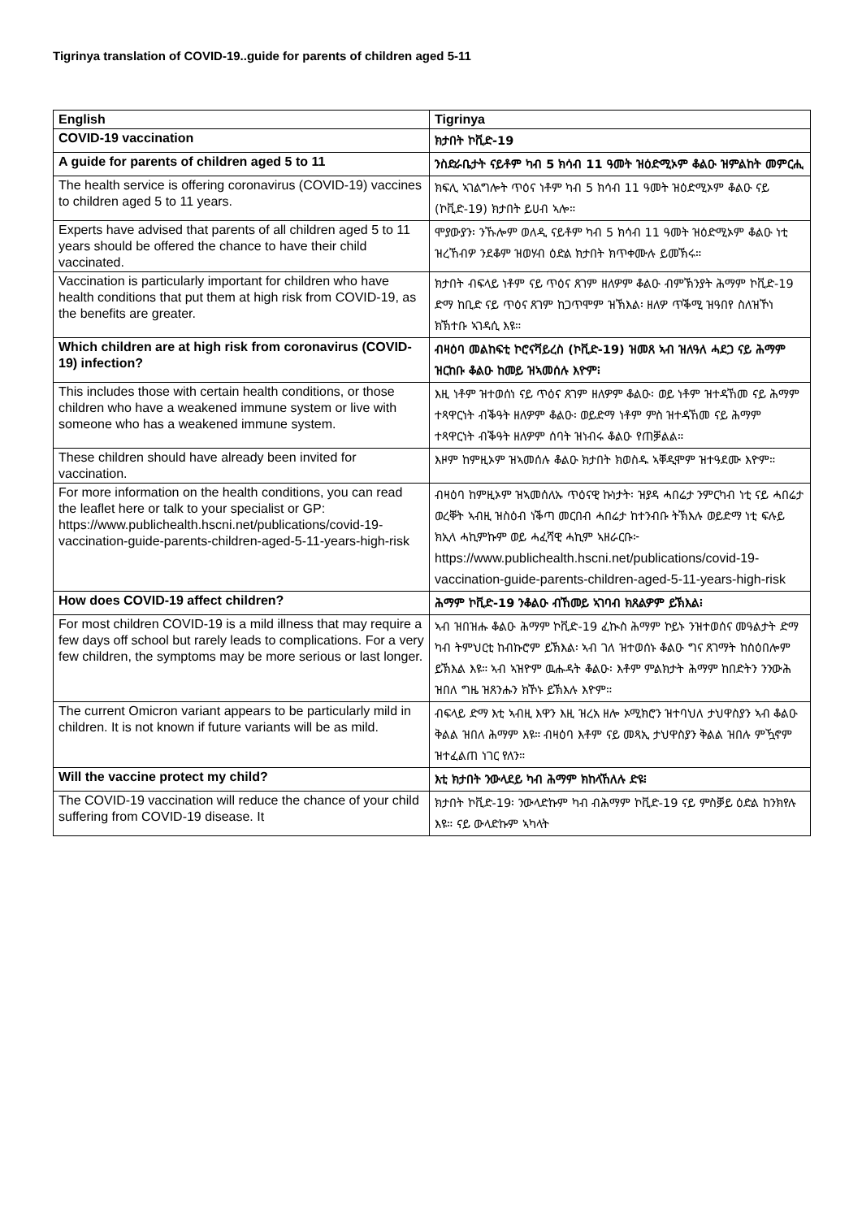Tigrinya translation of COVID-19..guide for parents of children aged 5-11
| English | Tigrinya |
| --- | --- |
| COVID-19 vaccination | ክታበት ኮቪድ-19 |
| A guide for parents of children aged 5 to 11 | ንስድራቤታት ናይቶም ካብ 5 ክሳብ 11 ዓመት ዝዕድሚኦም ቆልዑ ዝምልከት መምርሒ |
| The health service is offering coronavirus (COVID-19) vaccines to children aged 5 to 11 years. | ክፍሊ ኣገልግሎት ጥዕና ነቶም ካብ 5 ክሳብ 11 ዓመት ዝዕድሚኦም ቆልዑ ናይ (ኮቪድ-19) ክታበት ይሀብ ኣሎ። |
| Experts have advised that parents of all children aged 5 to 11 years should be offered the chance to have their child vaccinated. | ሞያውያን፡ ንኹሎም ወለዲ ናይቶም ካብ 5 ክሳብ 11 ዓመት ዝዕድሚኦም ቆልዑ ነቲ ዝረኸብዎ ንደቆም ዝወሃብ ዕድል ክታበት ክጥቀሙሉ ይመኽሩ። |
| Vaccination is particularly important for children who have health conditions that put them at high risk from COVID-19, as the benefits are greater. | ክታበት ብፍላይ ነቶም ናይ ጥዕና ጸገም ዘለዎም ቆልዑ ብምኽንያት ሕማም ኮቪድ-19 ድማ ከቢድ ናይ ጥዕና ጸገም ከጋጥሞም ዝኽእል፡ ዘለዎ ጥቕሚ ዝዓበየ ስለዝኾነ ክኽተቡ ኣገዳሲ እዩ። |
| Which children are at high risk from coronavirus (COVID-19) infection? | ብዛዕባ መልከፍቲ ኮሮናቫይረስ (ኮቪድ-19) ዝመጸ ኣብ ዝለዓለ ሓደጋ ናይ ሕማም ዝርከቡ ቆልዑ ከመይ ዝኣመሰሉ እዮም፧ |
| This includes those with certain health conditions, or those children who have a weakened immune system or live with someone who has a weakened immune system. | እዚ ነቶም ዝተወሰነ ናይ ጥዕና ጸገም ዘለዎም ቆልዑ፡ ወይ ነቶም ዝተዳኸመ ናይ ሕማም ተጻዋርነት ብቕዓት ዘለዎም ቆልዑ፡ ወይድማ ነቶም ምስ ዝተዳኸመ ናይ ሕማም ተጻዋርነት ብቕዓት ዘለዎም ሰባት ዝነብሩ ቆልዑ የጠቓልል። |
| These children should have already been invited for vaccination. | እዞም ከምዚኦም ዝኣመሰሉ ቆልዑ ክታበት ክወስዱ ኣቐዲሞም ዝተዓደሙ እዮም። |
| For more information on the health conditions, you can read the leaflet here or talk to your specialist or GP: https://www.publichealth.hscni.net/publications/covid-19-vaccination-guide-parents-children-aged-5-11-years-high-risk | ብዛዕባ ከምዚኦም ዝኣመሰለኡ ጥዕናዊ ኩነታት፡ ዝያዳ ሓበሬታ ንምርካብ ነቲ ናይ ሓበሬታ ወረቐት ኣብዚ ዝስዕብ ነቕጣ መርበብ ሓበሬታ ከተንብቡ ትኽእሉ ወይድማ ነቲ ፍሉይ ክኢላ ሓኪምኩም ወይ ሓፈሻዊ ሓኪም ኣዘራርቡ፦ https://www.publichealth.hscni.net/publications/covid-19-vaccination-guide-parents-children-aged-5-11-years-high-risk |
| How does COVID-19 affect children? | ሕማም ኮቪድ-19 ንቆልዑ ብኸመይ ኣገባብ ክጸልዎም ይኽእል፧ |
| For most children COVID-19 is a mild illness that may require a few days off school but rarely leads to complications. For a very few children, the symptoms may be more serious or last longer. | ኣብ ዝበዝሑ ቆልዑ ሕማም ኮቪድ-19 ፈኲስ ሕማም ኮይኑ ንዝተወሰና መዓልታት ድማ ካብ ትምህርቲ ከብኩሮም ይኽእል፡ ኣብ ገለ ዝተወሰኑ ቆልዑ ግና ጸገማት ከስዕበሎም ይኽእል እዩ። ኣብ ኣዝዮም ዉሑዳት ቆልዑ፡ እቶም ምልክታት ሕማም ከበድትን ንንውሕ ዝበለ ግዜ ዝጸንሑን ክኾኑ ይኽእሉ እዮም። |
| The current Omicron variant appears to be particularly mild in children. It is not known if future variants will be as mild. | ብፍላይ ድማ እቲ ኣብዚ እዋን እዚ ዝረአ ዘሎ ኦሚክሮን ዝተባህለ ታህዋስያን ኣብ ቆልዑ ቅልል ዝበለ ሕማም እዩ። ብዛዕባ እቶም ናይ መጻኢ ታህዋስያን ቅልል ዝበሉ ምዃኖም ዝተፈልጠ ነገር የለን። |
| Will the vaccine protect my child? | እቲ ክታበት ንውላደይ ካብ ሕማም ክከላኸለሉ ድዩ፧ |
| The COVID-19 vaccination will reduce the chance of your child suffering from COVID-19 disease. It | ክታበት ኮቪድ-19፡ ንውላድኩም ካብ ብሕማም ኮቪድ-19 ናይ ምስቓይ ዕድል ከንክየሉ እዩ። ናይ ውላድኩም ኣካላት |